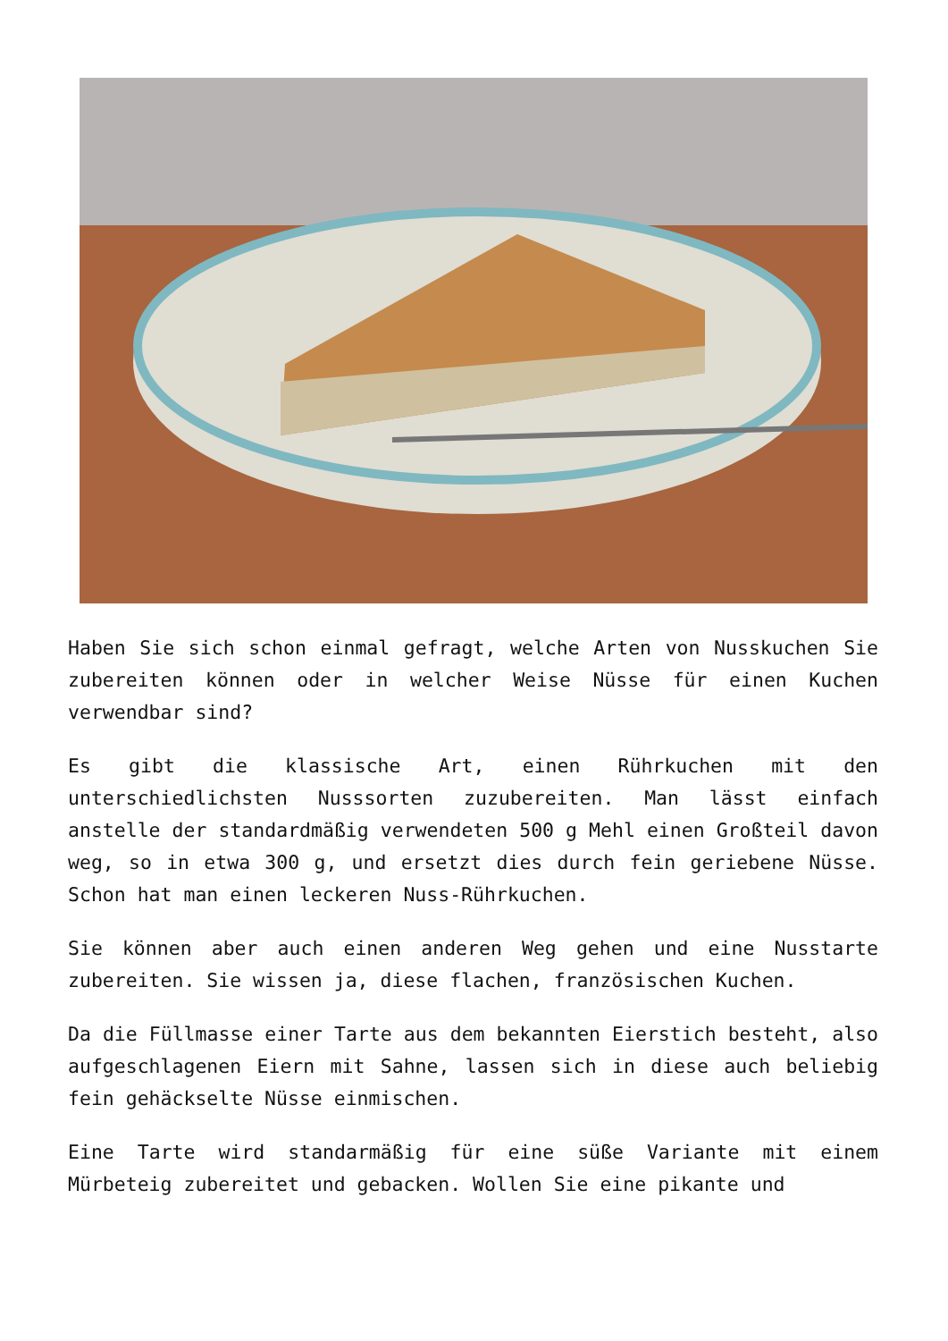Haben Sie sich schon einmal gefragt, welche Arten von Nusskuchen Sie zubereiten können oder in welcher Weise Nüsse für einen Kuchen verwendbar sind?
Es gibt die klassische Art, einen Rührkuchen mit den unterschiedlichsten Nusssorten zuzubereiten. Man lässt einfach anstelle der standardmäßig verwendeten 500 g Mehl einen Großteil davon weg, so in etwa 300 g, und ersetzt dies durch fein geriebene Nüsse. Schon hat man einen leckeren Nuss-Rührkuchen.
Sie können aber auch einen anderen Weg gehen und eine Nusstarte zubereiten. Sie wissen ja, diese flachen, französischen Kuchen.
Da die Füllmasse einer Tarte aus dem bekannten Eierstich besteht, also aufgeschlagenen Eiern mit Sahne, lassen sich in diese auch beliebig fein gehäckselte Nüsse einmischen.
Eine Tarte wird standarmäßig für eine süße Variante mit einem Mürbeteig zubereitet und gebacken. Wollen Sie eine pikante und